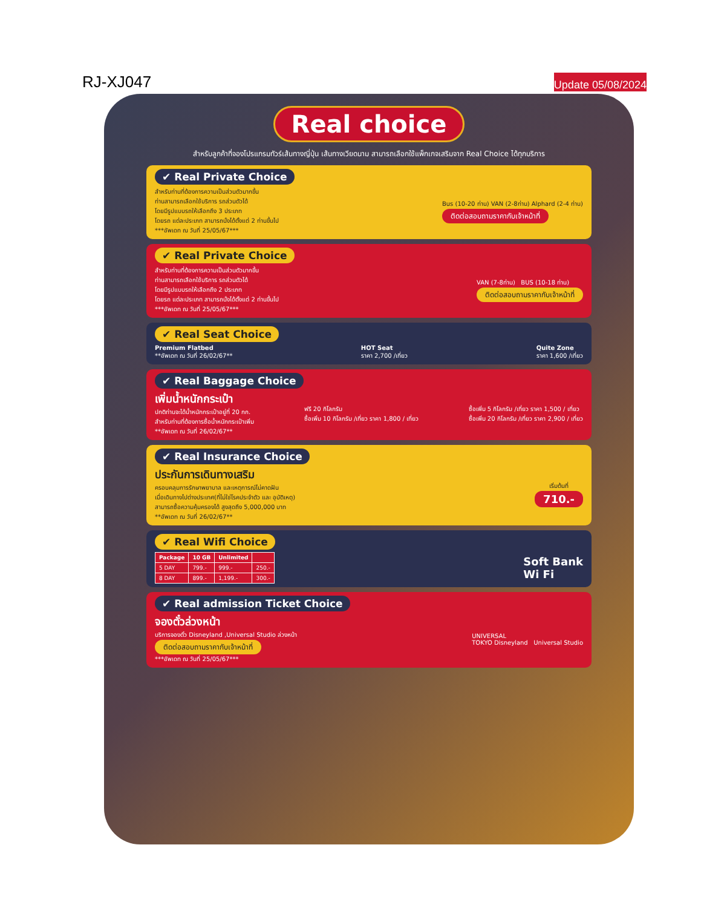RJ-XJ047
Update 05/08/2024
Real choice
สำหรับลูกค้าที่จองโปรแกรมทัวร์เส้นทางญี่ปุ่น เส้นทางเวียดนาม สามารถเลือกใช้แพ็กเกจเสริมจาก Real Choice ได้ทุกบริการ
✔ Real Private Choice
สำหรับท่านที่ต้องการความเป็นส่วนตัวมากขึ้น
ท่านสามารถเลือกใช้บริการ รถส่วนตัวได้
โดยมีรูปแบบรถให้เลือกถึง 3 ประเภท
โดยรถ แต่ละประเภท สามารถนั่งได้ตั้งแต่ 2 ท่านขึ้นไป
***อัพเดท ณ วันที่ 25/05/67***
Bus (10-20 ท่าน) VAN (2-8ท่าน) Alphard (2-4 ท่าน)
ติดต่อสอบถามราคากับเจ้าหน้าที่
✔ Real Private Choice
สำหรับท่านที่ต้องการความเป็นส่วนตัวมากขึ้น
ท่านสามารถเลือกใช้บริการ รถส่วนตัวได้
โดยมีรูปแบบรถให้เลือกถึง 2 ประเภท
โดยรถ แต่ละประเภท สามารถนั่งได้ตั้งแต่ 2 ท่านขึ้นไป
***อัพเดท ณ วันที่ 25/05/67***
VAN (7-8ท่าน) BUS (10-18 ท่าน)
ติดต่อสอบถามราคากับเจ้าหน้าที่
✔ Real Seat Choice
Premium Flatbed
**อัพเดท ณ วันที่ 26/02/67**
HOT Seat
ราคา 2,700 /เที่ยว
Quite Zone
ราคา 1,600 /เที่ยว
✔ Real Baggage Choice
เพิ่มน้ำหนักกระเป๋า
ปกติท่านจะได้น้ำหนักกระเป๋าอยู่ที่ 20 กก.
สำหรับท่านที่ต้องการซื้อน้ำหนักกระเป๋าเพิ่ม
**อัพเดท ณ วันที่ 26/02/67**
ฟรี 20 กิโลกรัม
ซื้อเพิ่ม 10 กิโลกรัม /เที่ยว ราคา 1,800 / เที่ยว
ซื้อเพิ่ม 5 กิโลกรัม /เที่ยว ราคา 1,500 / เที่ยว
ซื้อเพิ่ม 20 กิโลกรัม /เที่ยว ราคา 2,900 / เที่ยว
✔ Real Insurance Choice
ประกันการเดินทางเสริม
ครอบคลุมการรักษาพยาบาล และเหตุการณ์ไม่คาดฝัน
เมื่อเดินทางไปต่างประเทศ(ที่ไม่ใช่โรคประจำตัว และ อุบัติเหตุ)
สามารถซื้อความคุ้มครองได้ สูงสุดถึง 5,000,000 บาท
**อัพเดท ณ วันที่ 26/02/67**
เริ่มต้นที่
710.-
✔ Real Wifi Choice
| Package | 10 GB | Unlimited | |
| --- | --- | --- | --- |
| 5 DAY | 799.- | 999.- | 250.- |
| 8 DAY | 899.- | 1,199.- | 300.- |
Soft Bank
Wi Fi
✔ Real admission Ticket Choice
จองตั๋วล่วงหน้า
บริการจองตั๋ว Disneyland ,Universal Studio ล่วงหน้า
ติดต่อสอบถามราคากับเจ้าหน้าที่
***อัพเดท ณ วันที่ 25/05/67***
UNIVERSAL
TOKYO Disneyland Universal Studio